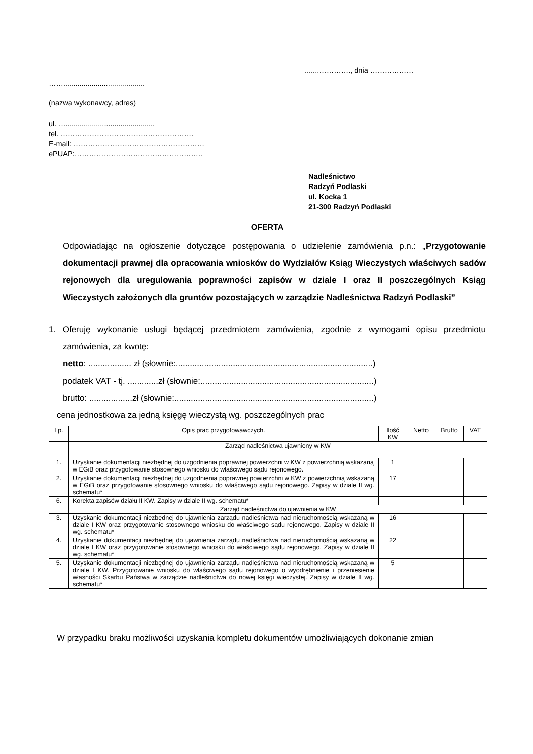.......…………., dnia ………………
……........................................
(nazwa wykonawcy, adres)
ul. …............................................
tel. ……………………………………………….
E-mail: ………………………………………………
ePUAP:……………………………………………..
Nadleśnictwo
Radzyń Podlaski
ul. Kocka 1
21-300 Radzyń Podlaski
OFERTA
Odpowiadając na ogłoszenie dotyczące postępowania o udzielenie zamówienia p.n.: „Przygotowanie dokumentacji prawnej dla opracowania wniosków do Wydziałów Ksiąg Wieczystych właściwych sadów rejonowych dla uregulowania poprawności zapisów w dziale I oraz II poszczególnych Ksiąg Wieczystych założonych dla gruntów pozostających w zarządzie Nadleśnictwa Radzyń Podlaski”
1. Oferuję wykonanie usługi będącej przedmiotem zamówienia, zgodnie z wymogami opisu przedmiotu zamówienia, za kwotę:
netto: .................. zł (słownie:...................................................................................)
podatek VAT - tj. .............zł (słownie:.........................................................................)
brutto: ..................zł (słownie:....................................................................................)
cena jednostkowa za jedną księgę wieczystą wg. poszczególnych prac
| Lp. | Opis prac przygotowawczych. | Ilość KW | Netto | Brutto | VAT |
| | Zarząd nadleśnictwa ujawniony w KW | | | | |
| 1. | Uzyskanie dokumentacji niezbędnej do uzgodnienia poprawnej powierzchni w KW z powierzchnią wskazaną w EGiB oraz przygotowanie stosownego wniosku do właściwego sądu rejonowego. | 1 | | | |
| 2. | Uzyskanie dokumentacji niezbędnej do uzgodnienia poprawnej powierzchni w KW z powierzchnią wskazaną w EGiB oraz przygotowanie stosownego wniosku do właściwego sądu rejonowego. Zapisy w dziale II wg. schematu* | 17 | | | |
| 6. | Korekta zapisów działu II KW. Zapisy w dziale II wg. schematu* | | | | |
| | Zarząd nadleśnictwa do ujawnienia w KW | | | | |
| 3. | Uzyskanie dokumentacji niezbędnej do ujawnienia zarządu nadleśnictwa nad nieruchomością wskazaną w dziale I KW oraz przygotowanie stosownego wniosku do właściwego sądu rejonowego. Zapisy w dziale II wg. schematu* | 16 | | | |
| 4. | Uzyskanie dokumentacji niezbędnej do ujawnienia zarządu nadleśnictwa nad nieruchomością wskazaną w dziale I KW oraz przygotowanie stosownego wniosku do właściwego sądu rejonowego. Zapisy w dziale II wg. schematu* | 22 | | | |
| 5. | Uzyskanie dokumentacji niezbędnej do ujawnienia zarządu nadleśnictwa nad nieruchomością wskazaną w dziale I KW. Przygotowanie wniosku do właściwego sądu rejonowego o wyodrębnienie i przeniesienie własności Skarbu Państwa w zarządzie nadleśnictwa do nowej księgi wieczystej. Zapisy w dziale II wg. schematu* | 5 | | | |
W przypadku braku możliwości uzyskania kompletu dokumentów umożliwiających dokonanie zmian